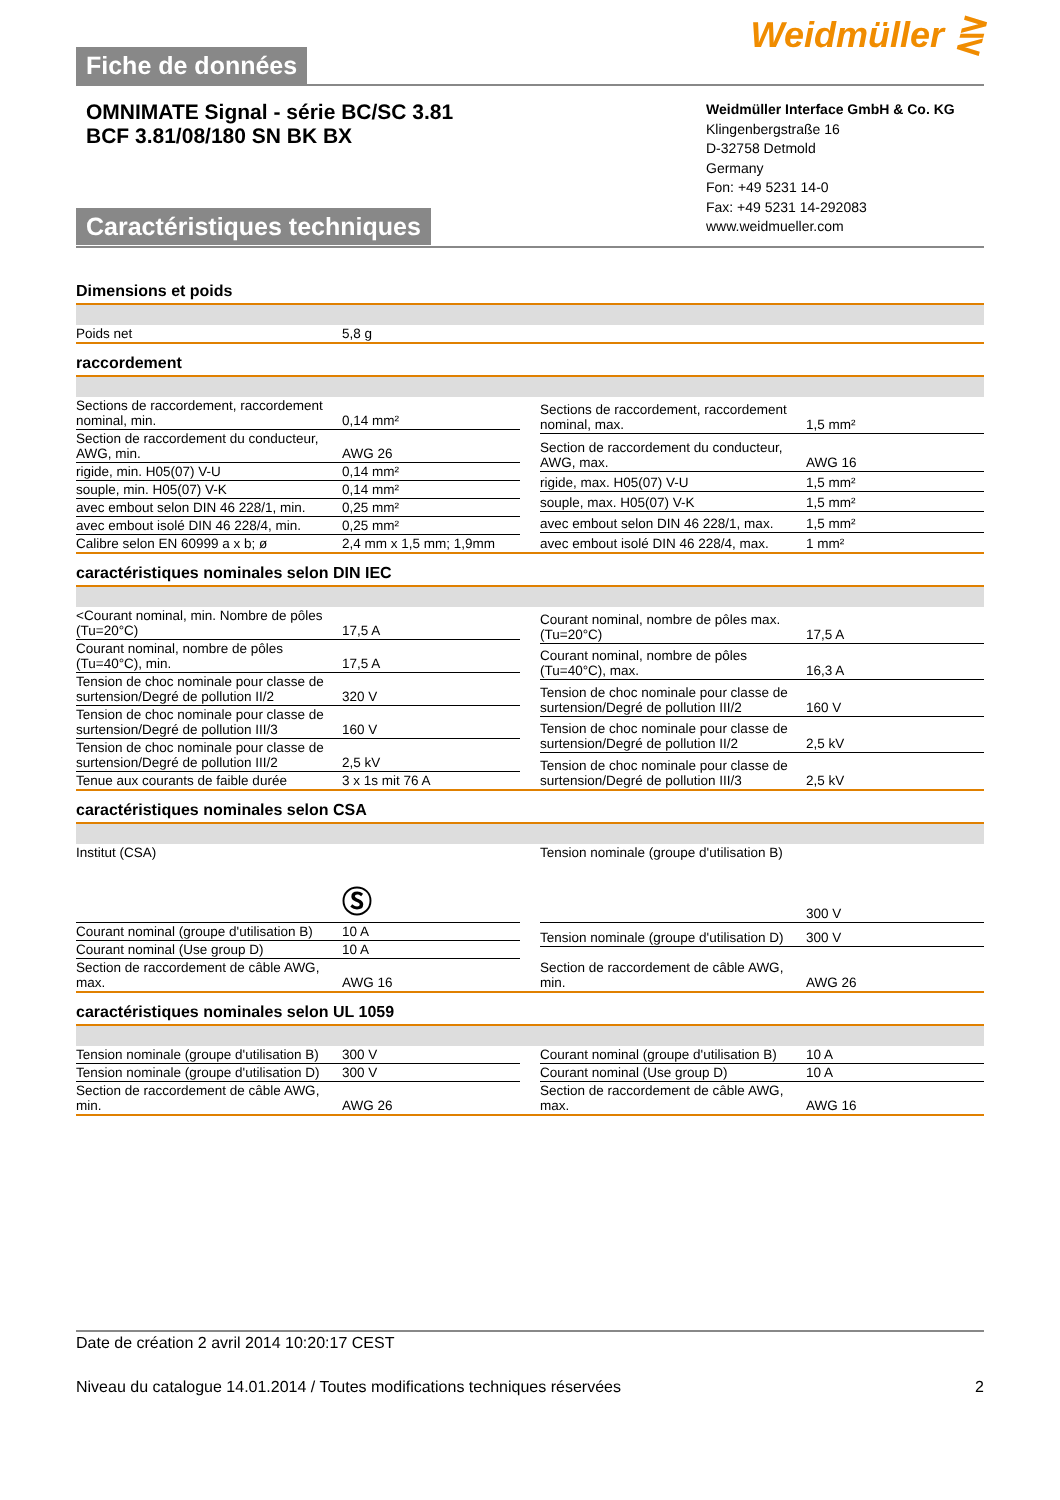Fiche de données
Weidmüller ⋛
OMNIMATE Signal - série BC/SC 3.81
BCF 3.81/08/180 SN BK BX
Caractéristiques techniques
Weidmüller Interface GmbH & Co. KG
Klingenbergstraße 16
D-32758 Detmold
Germany
Fon: +49 5231 14-0
Fax: +49 5231 14-292083
www.weidmueller.com
Dimensions et poids
| Poids net | 5,8 g |
raccordement
| Sections de raccordement, raccordement nominal, min. | 0,14 mm² |
| Section de raccordement du conducteur, AWG, min. | AWG 26 |
| rigide, min. H05(07) V-U | 0,14 mm² |
| souple, min. H05(07) V-K | 0,14 mm² |
| avec embout selon DIN 46 228/1, min. | 0,25 mm² |
| avec embout isolé DIN 46 228/4, min. | 0,25 mm² |
| Calibre selon EN 60999 a x b; ø | 2,4 mm x 1,5 mm; 1,9mm |
| Sections de raccordement, raccordement nominal, max. | 1,5 mm² |
| Section de raccordement du conducteur, AWG, max. | AWG 16 |
| rigide, max. H05(07) V-U | 1,5 mm² |
| souple, max. H05(07) V-K | 1,5 mm² |
| avec embout selon DIN 46 228/1, max. | 1,5 mm² |
| avec embout isolé DIN 46 228/4, max. | 1 mm² |
caractéristiques nominales selon DIN IEC
| <Courant nominal, min. Nombre de pôles (Tu=20°C) | 17,5 A |
| Courant nominal, nombre de pôles (Tu=40°C), min. | 17,5 A |
| Tension de choc nominale pour classe de surtension/Degré de pollution II/2 | 320 V |
| Tension de choc nominale pour classe de surtension/Degré de pollution III/3 | 160 V |
| Tension de choc nominale pour classe de surtension/Degré de pollution III/2 | 2,5 kV |
| Tenue aux courants de faible durée | 3 x 1s mit 76 A |
| Courant nominal, nombre de pôles max. (Tu=20°C) | 17,5 A |
| Courant nominal, nombre de pôles (Tu=40°C), max. | 16,3 A |
| Tension de choc nominale pour classe de surtension/Degré de pollution III/2 | 160 V |
| Tension de choc nominale pour classe de surtension/Degré de pollution II/2 | 2,5 kV |
| Tension de choc nominale pour classe de surtension/Degré de pollution III/3 | 2,5 kV |
caractéristiques nominales selon CSA
| Institut (CSA) | Ⓢ |
| Courant nominal (groupe d'utilisation B) | 10 A |
| Courant nominal (Use group D) | 10 A |
| Section de raccordement de câble AWG, max. | AWG 16 |
| Tension nominale (groupe d'utilisation B) | 300 V |
| Tension nominale (groupe d'utilisation D) | 300 V |
| Section de raccordement de câble AWG, min. | AWG 26 |
caractéristiques nominales selon UL 1059
| Tension nominale (groupe d'utilisation B) | 300 V |
| Tension nominale (groupe d'utilisation D) | 300 V |
| Section de raccordement de câble AWG, min. | AWG 26 |
| Courant nominal (groupe d'utilisation B) | 10 A |
| Courant nominal (Use group D) | 10 A |
| Section de raccordement de câble AWG, max. | AWG 16 |
Date de création 2 avril 2014 10:20:17 CEST
Niveau du catalogue 14.01.2014 / Toutes modifications techniques réservées 2